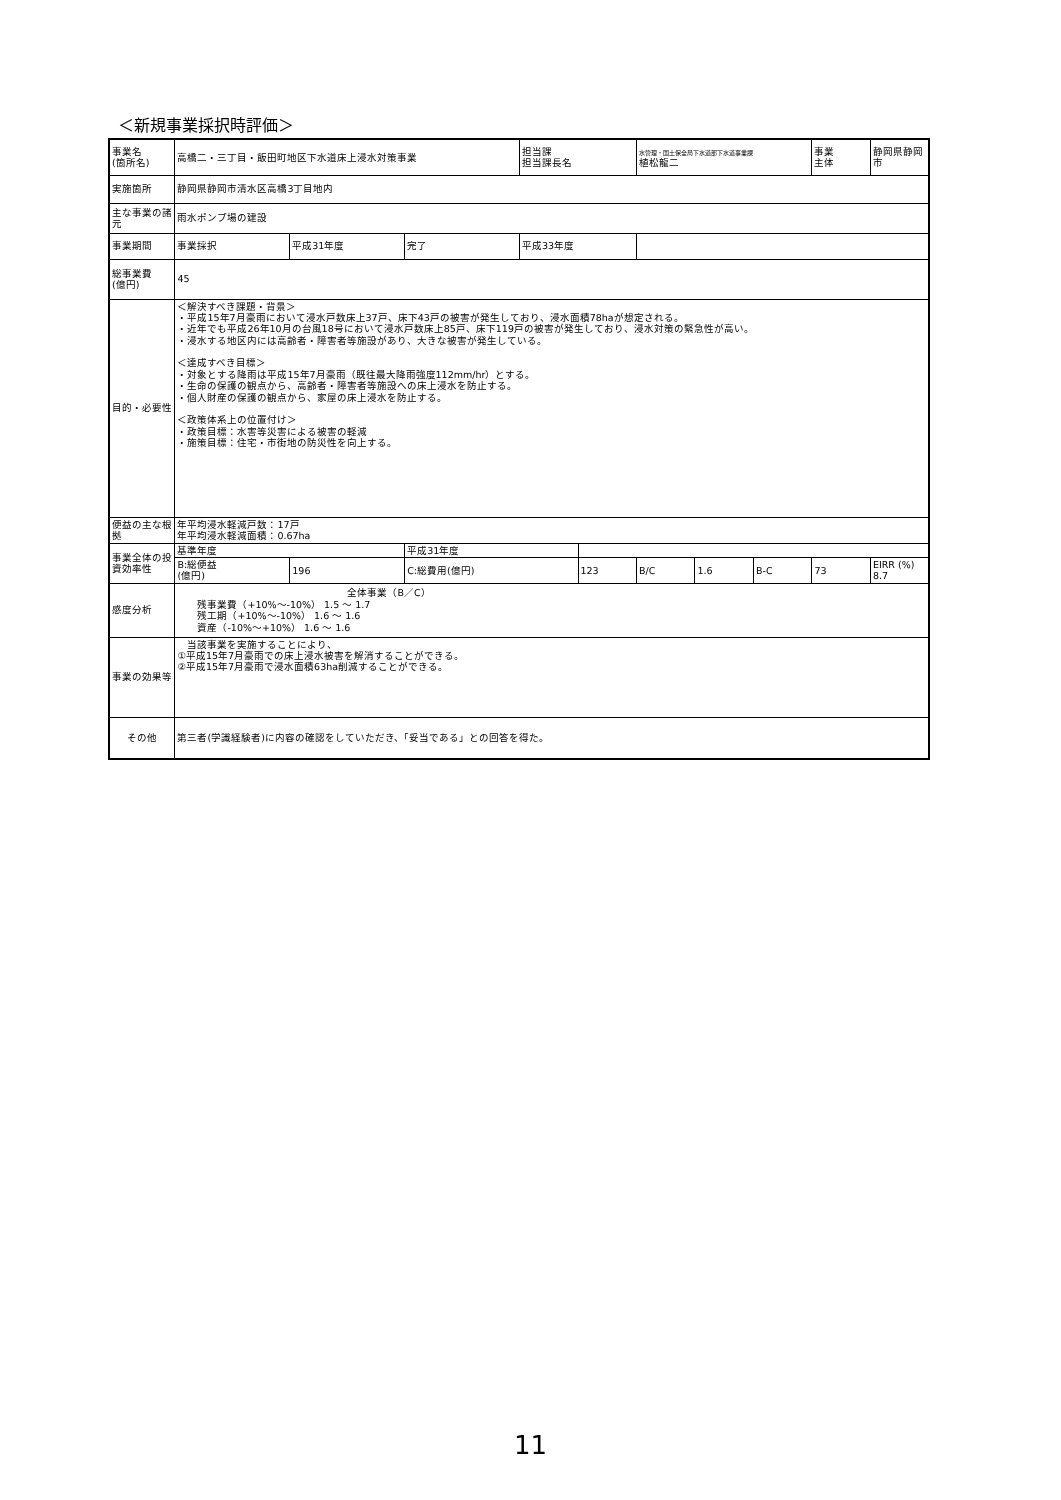＜新規事業採択時評価＞
| 事業名 (箇所名) | 高橋二・三丁目・飯田町地区下水道床上浸水対策事業 | | | 担当課 担当課長名 | | 水管理・国土保全局下水道部下水道事業課 植松龍二 | | | 事業 主体 | 静岡県静岡市 |
| 実施箇所 | 静岡県静岡市清水区高橋3丁目地内 | | | | | | | | | |
| 主な事業の諸元 | 雨水ポンプ場の建設 | | | | | | | | | |
| 事業期間 | 事業採択 | 平成31年度 | 完了 | 平成33年度 | | | | | | |
| 総事業費 (億円) | 45 | | | | | | | | | |
| 目的・必要性 | ＜解決すべき課題・背景＞ ・平成15年7月豪雨において浸水戸数床上37戸、床下43戸の被害が発生しており、浸水面積78haが想定される。 ・近年でも平成26年10月の台風18号において浸水戸数床上85戸、床下119戸の被害が発生しており、浸水対策の緊急性が高い。 ・浸水する地区内には高齢者・障害者等施設があり、大きな被害が発生している。 ＜達成すべき目標＞ ・対象とする降雨は平成15年7月豪雨（既往最大降雨強度112mm/hr）とする。 ・生命の保護の観点から、高齢者・障害者等施設への床上浸水を防止する。 ・個人財産の保護の観点から、家屋の床上浸水を防止する。 ＜政策体系上の位置付け＞ ・政策目標：水害等災害による被害の軽減 ・施策目標：住宅・市街地の防災性を向上する。 | | | | | | | | | |
| 便益の主な根拠 | 年平均浸水軽減戸数：17戸 年平均浸水軽減面積：0.67ha | | | | | | | | | |
| 事業全体の投資効率性 | 基準年度 | | 平成31年度 | | | | | | | |
| | B:総便益 (億円) | 196 | C:総費用(億円) | | 123 | B/C | 1.6 | B-C | 73 | EIRR (%) 8.7 |
| 感度分析 | 全体事業（B／C） 残事業費（+10%～-10%） 1.5 ～ 1.7 残工期（+10%～-10%） 1.6 ～ 1.6 資産（-10%～+10%） 1.6 ～ 1.6 | | | | | | | | | |
| 事業の効果等 | 当該事業を実施することにより、 ①平成15年7月豪雨での床上浸水被害を解消することができる。 ②平成15年7月豪雨で浸水面積63ha削減することができる。 | | | | | | | | | |
| その他 | 第三者(学識経験者)に内容の確認をしていただき、「妥当である」との回答を得た。 | | | | | | | | | |
11